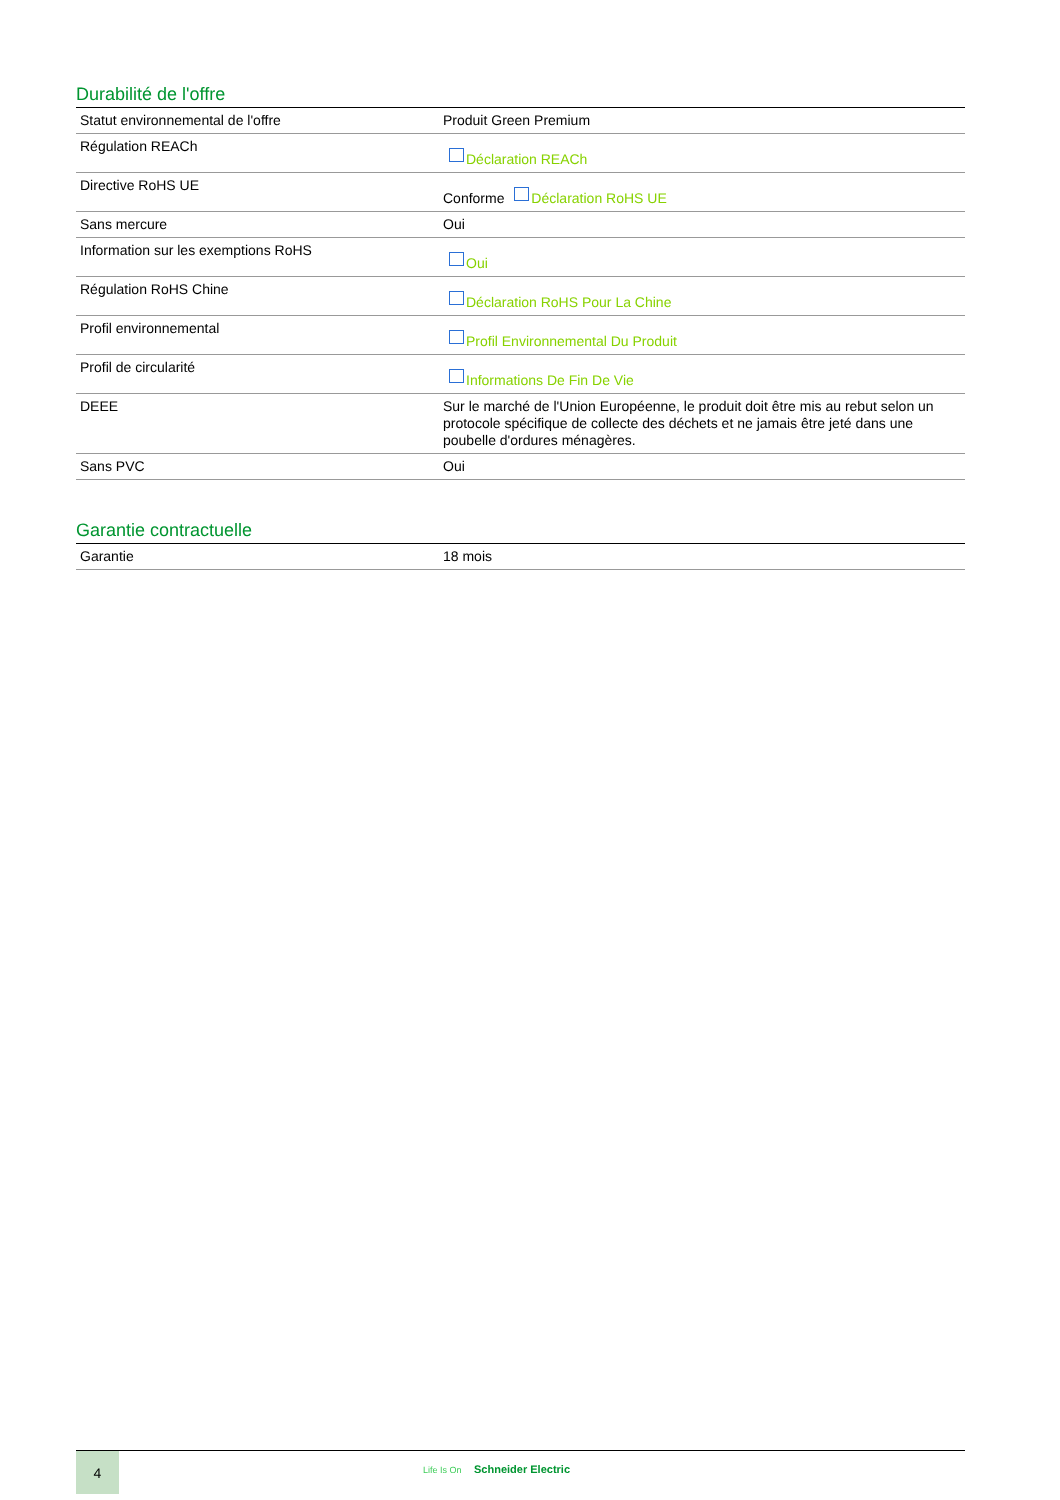Durabilité de l'offre
| Statut environnemental de l'offre | Produit Green Premium |
| Régulation REACh | Déclaration REACh |
| Directive RoHS UE | Conforme Déclaration RoHS UE |
| Sans mercure | Oui |
| Information sur les exemptions RoHS | Oui |
| Régulation RoHS Chine | Déclaration RoHS Pour La Chine |
| Profil environnemental | Profil Environnemental Du Produit |
| Profil de circularité | Informations De Fin De Vie |
| DEEE | Sur le marché de l'Union Européenne, le produit doit être mis au rebut selon un protocole spécifique de collecte des déchets et ne jamais être jeté dans une poubelle d'ordures ménagères. |
| Sans PVC | Oui |
Garantie contractuelle
| Garantie | 18 mois |
4
Life Is On Schneider Electric